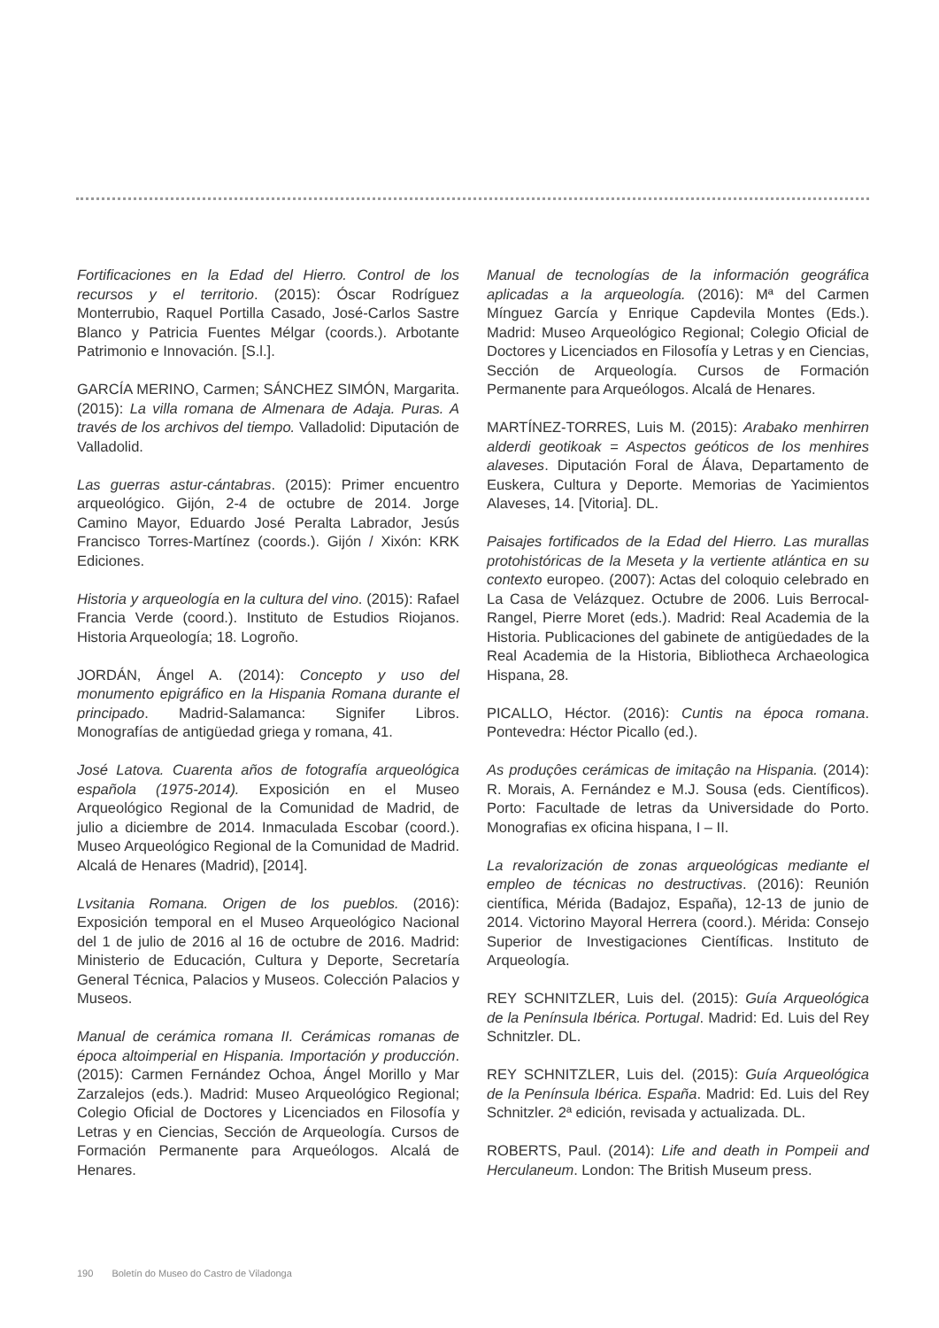Fortificaciones en la Edad del Hierro. Control de los recursos y el territorio. (2015): Óscar Rodríguez Monterrubio, Raquel Portilla Casado, José-Carlos Sastre Blanco y Patricia Fuentes Mélgar (coords.). Arbotante Patrimonio e Innovación. [S.l.].
GARCÍA MERINO, Carmen; SÁNCHEZ SIMÓN, Margarita. (2015): La villa romana de Almenara de Adaja. Puras. A través de los archivos del tiempo. Valladolid: Diputación de Valladolid.
Las guerras astur-cántabras. (2015): Primer encuentro arqueológico. Gijón, 2-4 de octubre de 2014. Jorge Camino Mayor, Eduardo José Peralta Labrador, Jesús Francisco Torres-Martínez (coords.). Gijón / Xixón: KRK Ediciones.
Historia y arqueología en la cultura del vino. (2015): Rafael Francia Verde (coord.). Instituto de Estudios Riojanos. Historia Arqueología; 18. Logroño.
JORDÁN, Ángel A. (2014): Concepto y uso del monumento epigráfico en la Hispania Romana durante el principado. Madrid-Salamanca: Signifer Libros. Monografías de antigüedad griega y romana, 41.
José Latova. Cuarenta años de fotografía arqueológica española (1975-2014). Exposición en el Museo Arqueológico Regional de la Comunidad de Madrid, de julio a diciembre de 2014. Inmaculada Escobar (coord.). Museo Arqueológico Regional de la Comunidad de Madrid. Alcalá de Henares (Madrid), [2014].
Lvsitania Romana. Origen de los pueblos. (2016): Exposición temporal en el Museo Arqueológico Nacional del 1 de julio de 2016 al 16 de octubre de 2016. Madrid: Ministerio de Educación, Cultura y Deporte, Secretaría General Técnica, Palacios y Museos. Colección Palacios y Museos.
Manual de cerámica romana II. Cerámicas romanas de época altoimperial en Hispania. Importación y producción. (2015): Carmen Fernández Ochoa, Ángel Morillo y Mar Zarzalejos (eds.). Madrid: Museo Arqueológico Regional; Colegio Oficial de Doctores y Licenciados en Filosofía y Letras y en Ciencias, Sección de Arqueología. Cursos de Formación Permanente para Arqueólogos. Alcalá de Henares.
Manual de tecnologías de la información geográfica aplicadas a la arqueología. (2016): Mª del Carmen Mínguez García y Enrique Capdevila Montes (Eds.). Madrid: Museo Arqueológico Regional; Colegio Oficial de Doctores y Licenciados en Filosofía y Letras y en Ciencias, Sección de Arqueología. Cursos de Formación Permanente para Arqueólogos. Alcalá de Henares.
MARTÍNEZ-TORRES, Luis M. (2015): Arabako menhirren alderdi geotikoak = Aspectos geóticos de los menhires alaveses. Diputación Foral de Álava, Departamento de Euskera, Cultura y Deporte. Memorias de Yacimientos Alaveses, 14. [Vitoria]. DL.
Paisajes fortificados de la Edad del Hierro. Las murallas protohistóricas de la Meseta y la vertiente atlántica en su contexto europeo. (2007): Actas del coloquio celebrado en La Casa de Velázquez. Octubre de 2006. Luis Berrocal-Rangel, Pierre Moret (eds.). Madrid: Real Academia de la Historia. Publicaciones del gabinete de antigüedades de la Real Academia de la Historia, Bibliotheca Archaeologica Hispana, 28.
PICALLO, Héctor. (2016): Cuntis na época romana. Pontevedra: Héctor Picallo (ed.).
As produçôes cerámicas de imitaçâo na Hispania. (2014): R. Morais, A. Fernández e M.J. Sousa (eds. Científicos). Porto: Facultade de letras da Universidade do Porto. Monografias ex oficina hispana, I – II.
La revalorización de zonas arqueológicas mediante el empleo de técnicas no destructivas. (2016): Reunión científica, Mérida (Badajoz, España), 12-13 de junio de 2014. Victorino Mayoral Herrera (coord.). Mérida: Consejo Superior de Investigaciones Científicas. Instituto de Arqueología.
REY SCHNITZLER, Luis del. (2015): Guía Arqueológica de la Península Ibérica. Portugal. Madrid: Ed. Luis del Rey Schnitzler. DL.
REY SCHNITZLER, Luis del. (2015): Guía Arqueológica de la Península Ibérica. España. Madrid: Ed. Luis del Rey Schnitzler. 2ª edición, revisada y actualizada. DL.
ROBERTS, Paul. (2014): Life and death in Pompeii and Herculaneum. London: The British Museum press.
190 Boletín do Museo do Castro de Viladonga